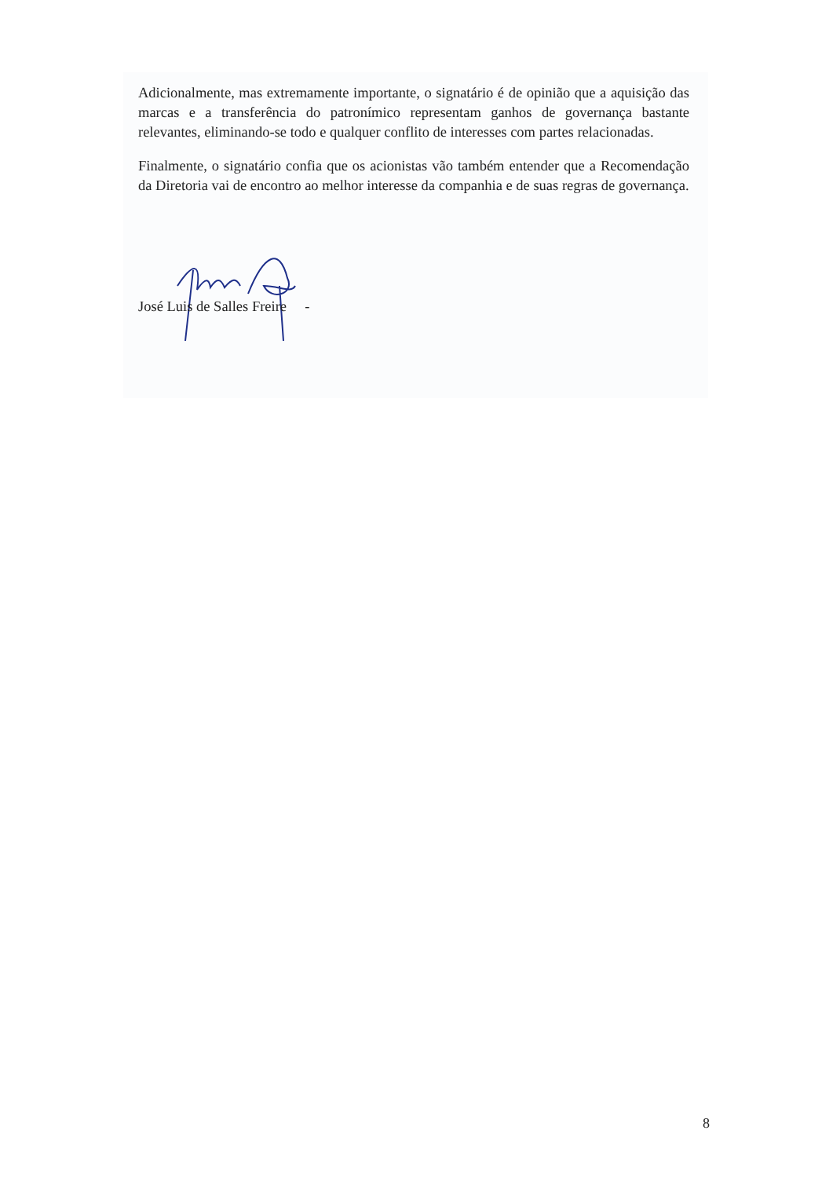Adicionalmente, mas extremamente importante, o signatário é de opinião que a aquisição das marcas e a transferência do patronímico representam ganhos de governança bastante relevantes, eliminando-se todo e qualquer conflito de interesses com partes relacionadas.
Finalmente, o signatário confia que os acionistas vão também entender que a Recomendação da Diretoria vai de encontro ao melhor interesse da companhia e de suas regras de governança.
José Luis de Salles Freire -
8